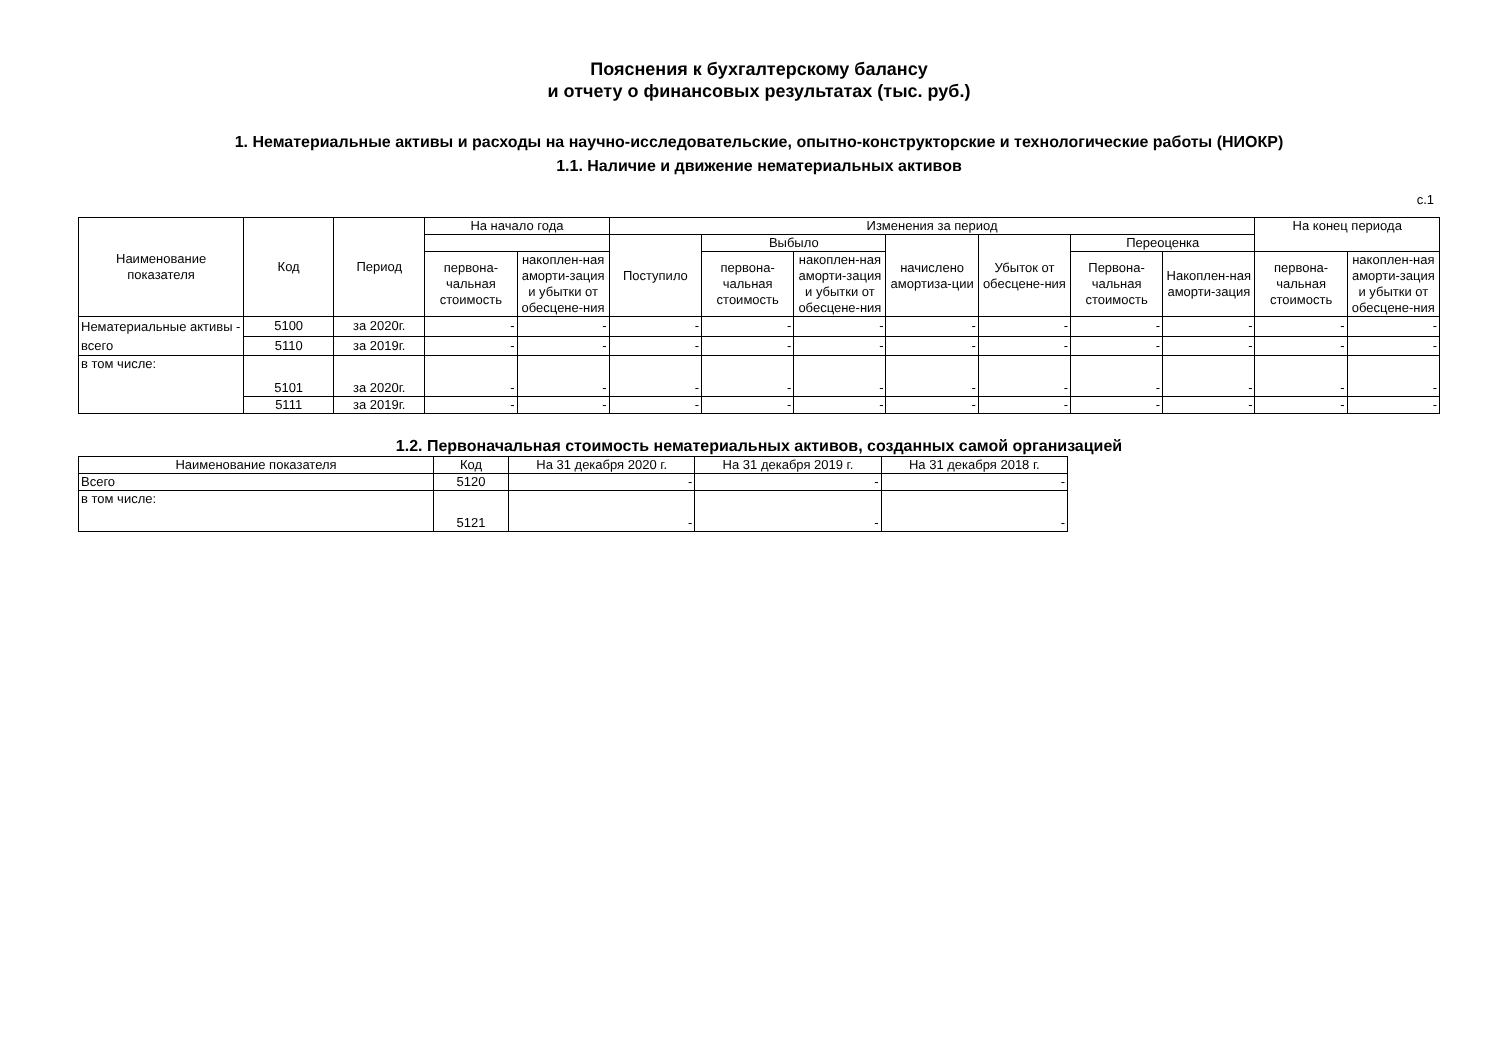Пояснения к бухгалтерскому балансу
и отчету о финансовых результатах (тыс. руб.)
1. Нематериальные активы и расходы на научно-исследовательские, опытно-конструкторские и технологические работы (НИОКР)
1.1. Наличие и движение нематериальных активов
с.1
| Наименование показателя | Код | Период | На начало года | | Изменения за период | | | | | | | На конец периода | |
| --- | --- | --- | --- | --- | --- | --- | --- | --- | --- | --- | --- | --- | --- |
| | | | | | Поступило | Выбыло | | начислено амортиза-ции | Убыток от обесцене-ния | Переоценка | | | |
| | | | первона-чальная стоимость | накоплен-ная аморти-зация и убытки от обесцене-ния | | первона-чальная стоимость | накоплен-ная аморти-зация и убытки от обесцене-ния | | | Первона-чальная стоимость | Накоплен-ная аморти-зация | первона-чальная стоимость | накоплен-ная аморти-зация и убытки от обесцене-ния |
| Нематериальные активы - всего | 5100 | за 2020г. | - | - | - | - | - | - | - | - | - | - | - |
| | 5110 | за 2019г. | - | - | - | - | - | - | - | - | - | - | - |
| в том числе: | 5101 | за 2020г. | - | - | - | - | - | - | - | - | - | - | - |
| | 5111 | за 2019г. | - | - | - | - | - | - | - | - | - | - | - |
1.2. Первоначальная стоимость нематериальных активов, созданных самой организацией
| Наименование показателя | Код | На 31 декабря 2020 г. | На 31 декабря 2019 г. | На 31 декабря 2018 г. |
| --- | --- | --- | --- | --- |
| Всего | 5120 | - | - | - |
| в том числе: | 5121 | - | - | - |